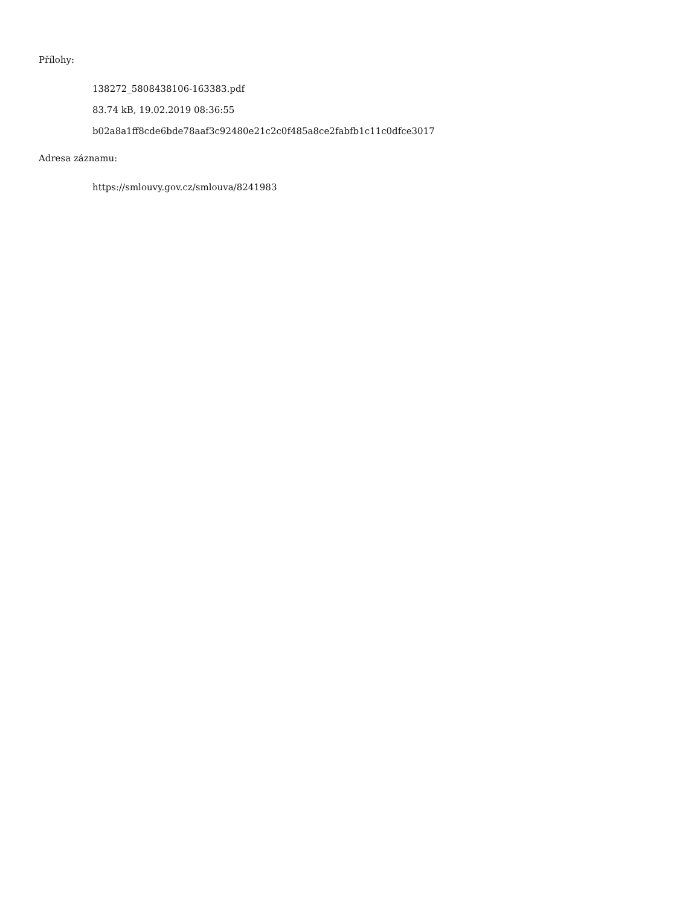Přílohy:
138272_5808438106-163383.pdf
83.74 kB, 19.02.2019 08:36:55
b02a8a1ff8cde6bde78aaf3c92480e21c2c0f485a8ce2fabfb1c11c0dfce3017
Adresa záznamu:
https://smlouvy.gov.cz/smlouva/8241983